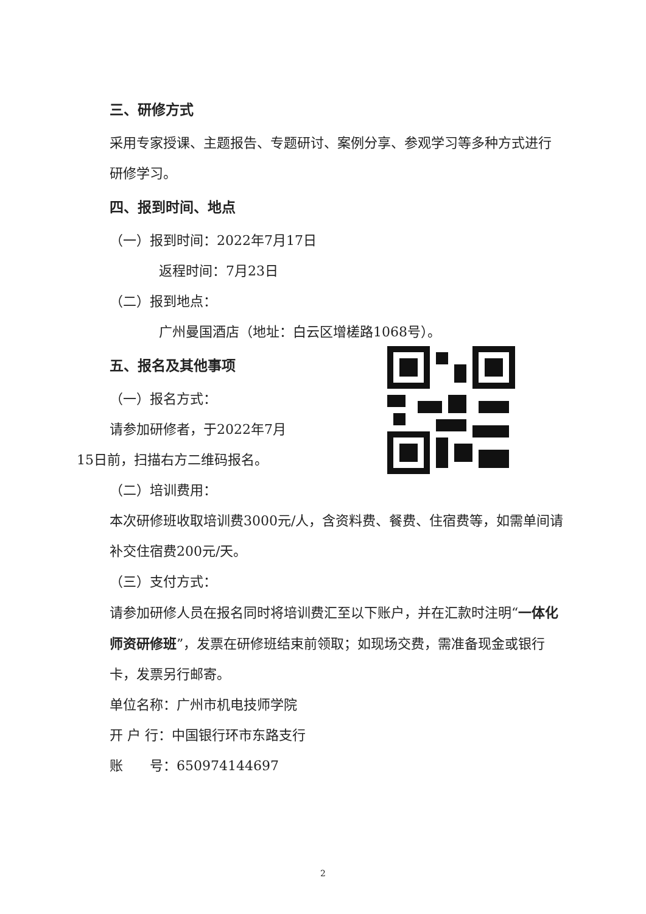三、研修方式
采用专家授课、主题报告、专题研讨、案例分享、参观学习等多种方式进行研修学习。
四、报到时间、地点
（一）报到时间：2022年7月17日
返程时间：7月23日
（二）报到地点：
广州曼国酒店（地址：白云区增槎路1068号）。
五、报名及其他事项
（一）报名方式：
请参加研修者，于2022年7月
15日前，扫描右方二维码报名。
（二）培训费用：
本次研修班收取培训费3000元/人，含资料费、餐费、住宿费等，如需单间请补交住宿费200元/天。
（三）支付方式：
请参加研修人员在报名同时将培训费汇至以下账户，并在汇款时注明“一体化师资研修班”，发票在研修班结束前领取；如现场交费，需准备现金或银行卡，发票另行邮寄。
单位名称：广州市机电技师学院
开 户 行：中国银行环市东路支行
账　　号：650974144697
2